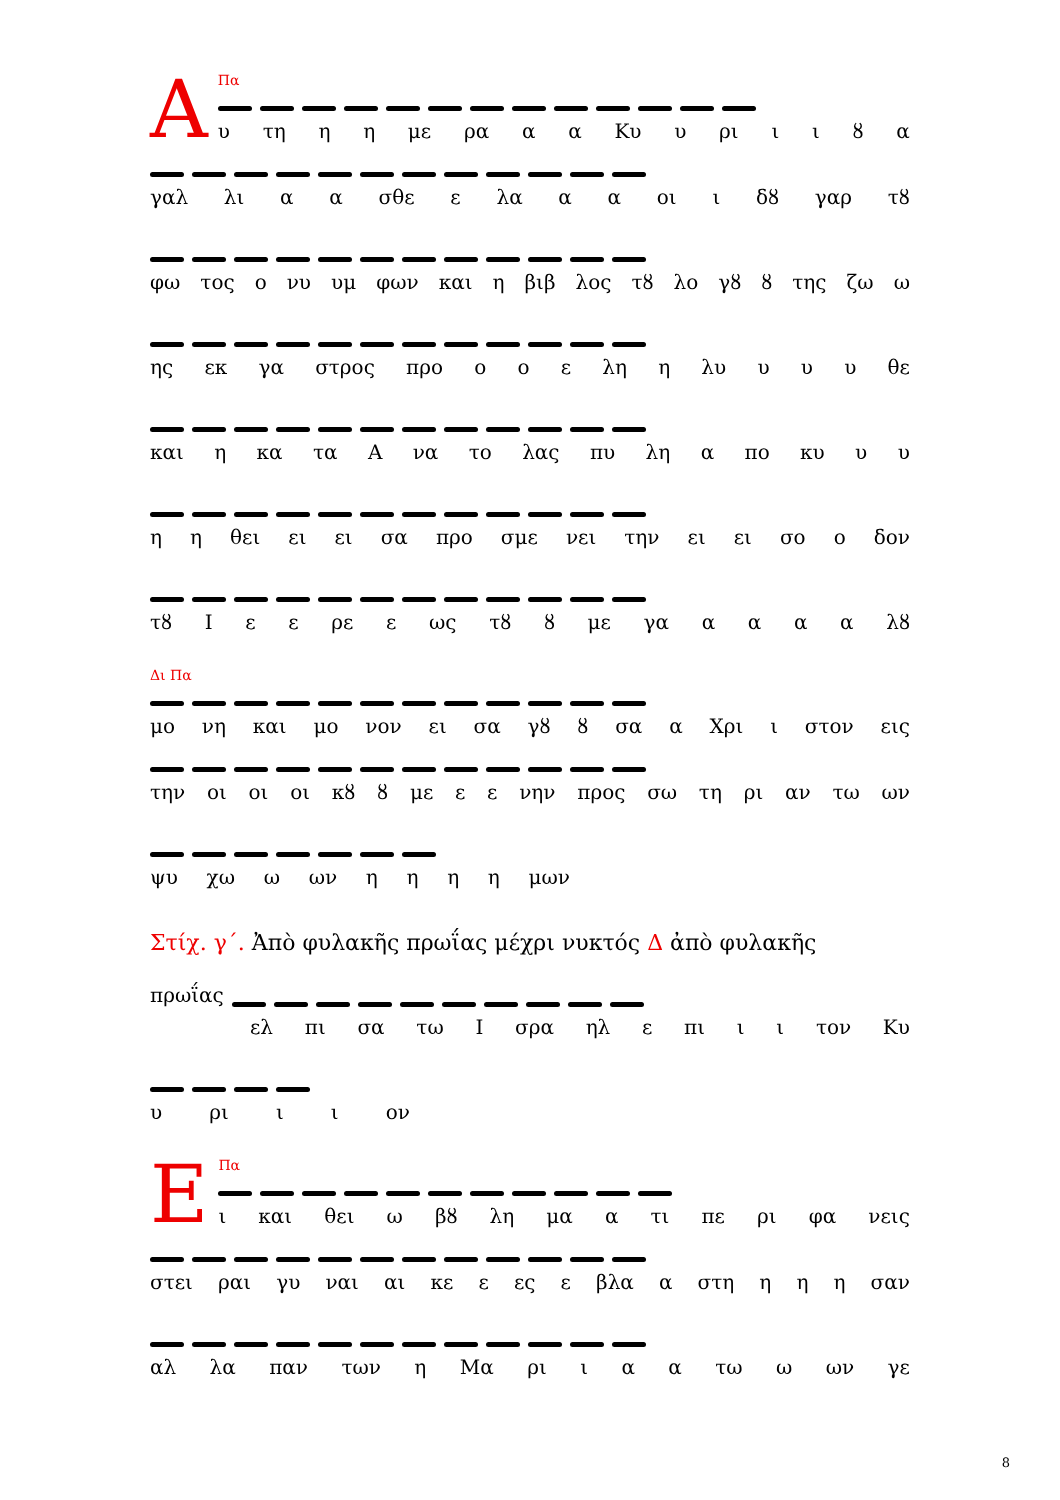ΑΠα
υ τη η η με ρα α α Κυ υ ρι ιιȣα
γαλ λι α α σθε ε λα α α οι ι δȣ γαρ τȣ
φω τος ο νυ υμ φων και η βιβ λος τȣ λο γȣ ȣ της ζω ω
ης εκ γα στρος προ ο ο ε λη η λυ υ υ υ θε
και η κα τα Α να το λας πυ λη α πο κυ υ υ
η η θει ει ει σα προ σμε νει την ει ει σο ο δον
τȣ Ι ε ε ρε ε ως τȣ ȣ με γα αααα λȣ
Δι Πα
μο νη και μο νον ει σα γȣ ȣ σα α Χρι ι στον εις
την οι οι οι κȣ ȣ με ε ε νην προς σω τη ρι αν τω ων
ψυ χω ω ων ηηηη μων
Στίχ. γ΄. Ἀπὸ φυλακῆς πρωΐας μέχρι νυκτός Δ ἀπὸ φυλακῆς
πρωΐας
ελ πι σα τω Ι σρα ηλ ε πι ι ι τον Κυ
υ ρι ι ι ον
ΕΠα
ι και θει ω βȣ λη μα α τι πε ρι φα νεις
στει ραι γυ ναι αι κε ε ες ε βλα α στη η η η σαν
αλ λα παν των η Μα ρι ι α α τω ω ων γε
8